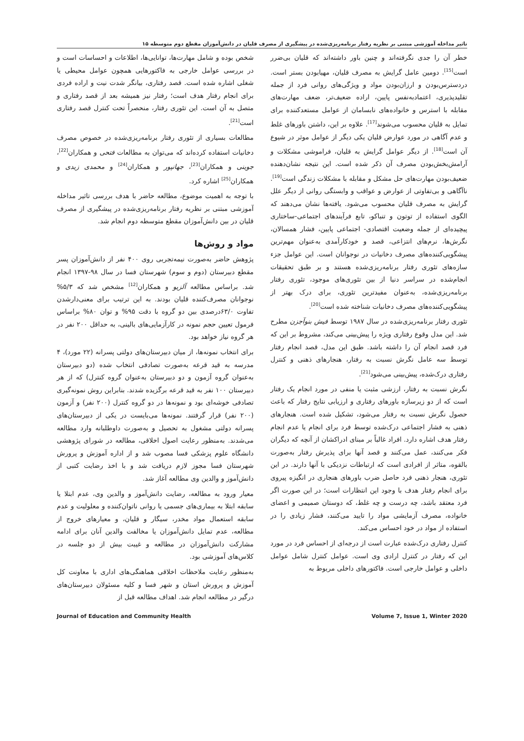تاثیر مداخله آموزشی مبتنی بر نظریه رفتار برنامه‌ریزی‌شده در پیشگیری از مصرف قلیان در دانش‌آموزان مقطع دوم متوسطه ۱۵
خطر آن را جدی نگرفته‌اند و چنین باور داشته‌اند که قلیان بی‌ضرر است<sup>[15]</sup>. دومین عامل گرایش به مصرف قلیان، مهیابودن بستر است. دردسترس‌بودن و ارزان‌بودن مواد و ویژگی‌های روانی فرد از جمله تقلیدپذیری، اعتمادبه‌نفس پایین، اراده ضعیف‌تر، ضعف مهارت‌های مقابله با استرس و خانواده‌های نابسامان از عوامل مستعدکننده برای تمایل به قلیان محسوب می‌شوند<sup>[17]</sup>. علاوه بر این، داشتن باورهای غلط و عدم آگاهی در مورد عوارض قلیان یکی دیگر از عوامل موثر در شیوع آن است<sup>[18]</sup>. از دیگر عوامل گرایش به قلیان، فراموشی مشکلات و آرامش‌بخش‌بودن مصرف آن ذکر شده است. این نتیجه نشان‌دهنده ضعیف‌بودن مهارت‌های حل مشکل و مقابله با مشکلات زندگی است<sup>[19]</sup>. ناآگاهی و بی‌تفاوتی از عوارض و عواقب و وابستگی روانی از دیگر علل گرایش به مصرف قلیان محسوب می‌شود. یافته‌ها نشان می‌دهند که الگوی استفاده از توتون و تنباکو، تابع فرآیندهای اجتماعی-ساختاری پیچیده‌ای از جمله وضعیت اقتصادی- اجتماعی پایین، فشار همسالان، نگرش‌ها، نرم‌های انتزاعی، قصد و خودکارآمدی به‌عنوان مهم‌ترین پیشگویی‌کننده‌های مصرف دخانیات در نوجوانان است. این عوامل جزء سازه‌های تئوری رفتار برنامه‌ریزی‌شده هستند و بر طبق تحقیقات انجام‌شده در سراسر دنیا از بین تئوری‌های موجود، تئوری رفتار برنامه‌ریزی‌شده، به‌عنوان مفیدترین تئوری، برای درک بهتر از پیشگویی‌کننده‌های مصرف دخانیات شناخته شده است<sup>[20]</sup>.
تئوری رفتار برنامه‌ریزی‌شده در سال ۱۹۸۷ توسط فیش بنوآجزن مطرح شد. این مدل وقوع رفتاری ویژه را پیش‌بینی می‌کند، مشروط بر این که فرد قصد انجام آن را داشته باشد. طبق این مدل، قصد انجام رفتار توسط سه عامل نگرش نسبت به رفتار، هنجارهای ذهنی و کنترل رفتاری درک‌شده، پیش‌بینی می‌شود<sup>[21]</sup>.
نگرش نسبت به رفتار، ارزشی مثبت یا منفی در مورد انجام یک رفتار است که از دو زیرسازه باورهای رفتاری و ارزیابی نتایج رفتار که باعث حصول نگرش نسبت به رفتار می‌شود، تشکیل شده است. هنجارهای ذهنی به فشار اجتماعی درک‌شده توسط فرد برای انجام یا عدم انجام رفتار هدف اشاره دارد. افراد غالباً بر مبنای ادراکشان از آنچه که دیگران فکر می‌کنند، عمل می‌کنند و قصد آنها برای پذیرش رفتار به‌صورت بالقوه، متاثر از افرادی است که ارتباطات نزدیکی با آنها دارند. در این تئوری، هنجار ذهنی فرد حاصل ضرب باورهای هنجاری در انگیزه پیروی برای انجام رفتار هدف با وجود این انتظارات است؛ در این صورت اگر فرد معتقد باشد، چه درست و چه غلط، که دوستان صمیمی و اعضای خانواده، مصرف آزمایشی مواد را تایید می‌کنند، فشار زیادی را در استفاده از مواد در خود احساس می‌کند.
کنترل رفتاری درک‌شده عبارت است از درجه‌ای از احساس فرد در مورد این که رفتار در کنترل ارادی وی است. عوامل کنترل شامل عوامل داخلی و عوامل خارجی است. فاکتورهای داخلی مربوط به
شخص بوده و شامل مهارت‌ها، توانایی‌ها، اطلاعات و احساسات است و در بررسی عوامل خارجی به فاکتورهایی همچون عوامل محیطی یا شغلی اشاره شده است. قصد رفتاری، بیانگر شدت نیت و اراده فردی برای انجام رفتار هدف است؛ رفتار نیز همیشه بعد از قصد رفتاری و متصل به آن است. این تئوری رفتار، منحصراً تحت کنترل قصد رفتاری است<sup>[21]</sup>.
مطالعات بسیاری از تئوری رفتار برنامه‌ریزی‌شده در خصوص مصرف دخانیات استفاده کرده‌اند که می‌توان به مطالعات فتحی و همکاران<sup>[22]</sup>، جوینی و همکاران<sup>[23]</sup>، جهانپور و همکاران<sup>[24]</sup> و محمدی زیدی و همکاران<sup>[25]</sup> اشاره کرد.
با توجه به اهمیت موضوع، مطالعه حاضر با هدف بررسی تاثیر مداخله آموزشی مبتنی بر نظریه رفتار برنامه‌ریزی‌شده در پیشگیری از مصرف قلیان در بین دانش‌آموزان مقطع متوسطه دوم انجام شد.
مواد و روش‌ها
پژوهش حاضر به‌صورت نیمه‌تجربی روی ۴۰۰ نفر از دانش‌آموزان پسر مقطع دبیرستان (دوم و سوم) شهرستان فسا در سال ۹۸-۱۳۹۷ انجام شد. براساس مطالعه آلزیو و همکاران<sup>[12]</sup> مشخص شد که ۵/۳% نوجوانان مصرف‌کننده قلیان بودند. به این ترتیب برای معنی‌دارشدن تفاوت ۶۳/۰درصدی بین دو گروه با دقت ۹۵% و توان ۸۰% براساس فرمول تعیین حجم نمونه در کارآزمایی‌های بالینی، به حداقل ۲۰۰ نفر در هر گروه نیاز خواهد بود.
برای انتخاب نمونه‌ها، از میان دبیرستان‌های دولتی پسرانه (۲۲ مورد)، ۴ مدرسه به قید قرعه به‌صورت تصادفی انتخاب شده (دو دبیرستان به‌عنوان گروه آزمون و دو دبیرستان به‌عنوان گروه کنترل) که از هر دبیرستان ۱۰۰ نفر به قید قرعه برگزیده شدند. بنابراین روش نمونه‌گیری تصادفی خوشه‌ای بود و نمونه‌ها در دو گروه کنترل (۲۰۰ نفر) و آزمون (۲۰۰ نفر) قرار گرفتند. نمونه‌ها می‌بایست در یکی از دبیرستان‌های پسرانه دولتی مشغول به تحصیل و به‌صورت داوطلبانه وارد مطالعه می‌شدند. به‌منظور رعایت اصول اخلاقی، مطالعه در شورای پژوهشی دانشگاه علوم پزشکی فسا مصوب شد و از اداره آموزش و پرورش شهرستان فسا مجوز لازم دریافت شد و با اخذ رضایت کتبی از دانش‌آموز و والدین وی مطالعه آغاز شد.
معیار ورود به مطالعه، رضایت دانش‌آموز و والدین وی، عدم ابتلا یا سابقه ابتلا به بیماری‌های جسمی یا روانی ناتوان‌کننده و معلولیت و عدم سابقه استعمال مواد مخدر، سیگار و قلیان، و معیارهای خروج از مطالعه، عدم تمایل دانش‌آموزان یا مخالفت والدین آنان برای ادامه مشارکت دانش‌آموزان در مطالعه و غیبت بیش از دو جلسه در کلاس‌های آموزشی بود.
به‌منظور رعایت ملاحظات اخلاقی هماهنگی‌های اداری با معاونت کل آموزش و پرورش استان و شهر فسا و کلیه مسئولان دبیرستان‌های درگیر در مطالعه انجام شد. اهداف مطالعه قبل از
Journal of Education and Community Health Volume 7, Issue 1, Winter 2020